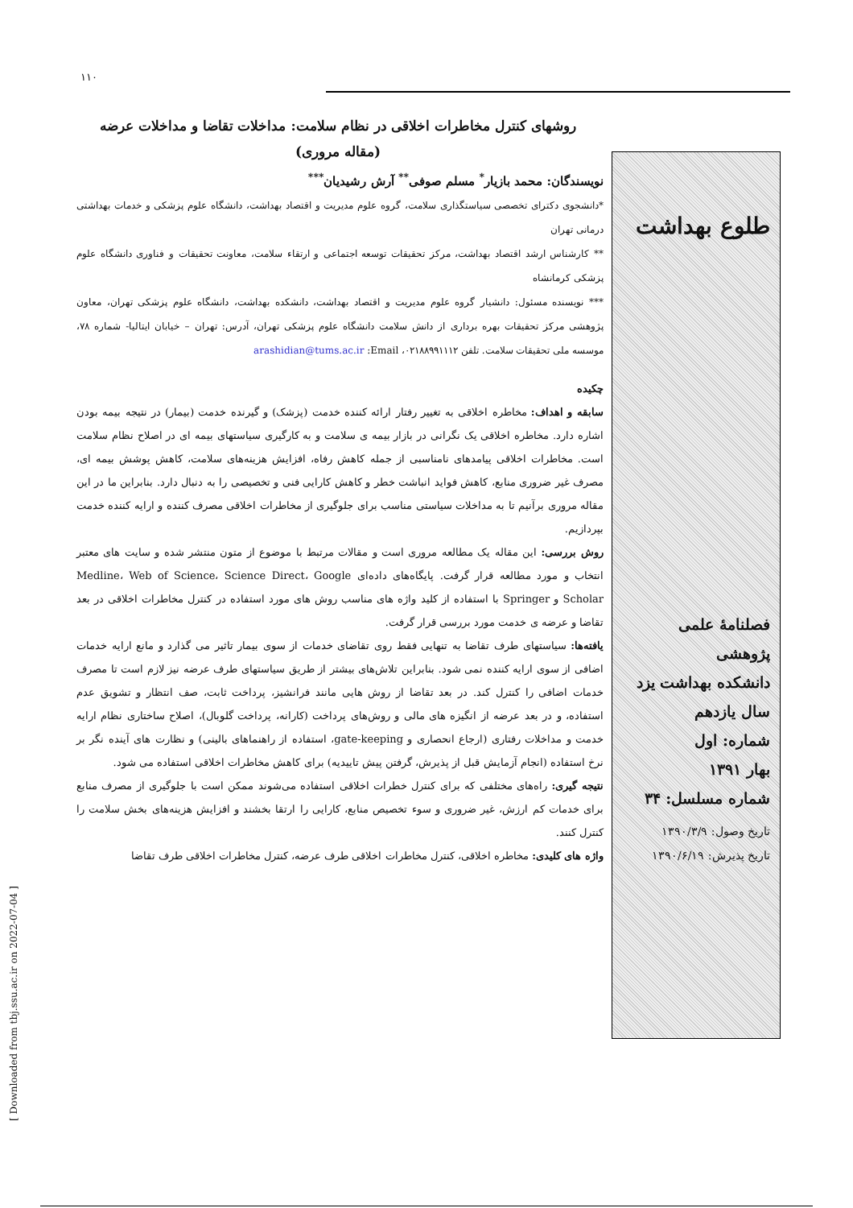۱۱۰
روشهای کنترل مخاطرات اخلاقی در نظام سلامت: مداخلات تقاضا و مداخلات عرضه
(مقاله مروری)
نویسندگان: محمد بازیار<sup>*</sup> مسلم صوفی<sup>**</sup> آرش رشیدیان<sup>***</sup>
*دانشجوی دکترای تخصصی سیاستگذاری سلامت، گروه علوم مدیریت و اقتصاد بهداشت، دانشگاه علوم پزشکی و خدمات بهداشتی درمانی تهران
** کارشناس ارشد اقتصاد بهداشت، مرکز تحقیقات توسعه اجتماعی و ارتقاء سلامت، معاونت تحقیقات و فناوری دانشگاه علوم پزشکی کرمانشاه
*** نویسنده مسئول: دانشیار گروه علوم مدیریت و اقتصاد بهداشت، دانشکده بهداشت، دانشگاه علوم پزشکی تهران، معاون پژوهشی مرکز تحقیقات بهره برداری از دانش سلامت دانشگاه علوم پزشکی تهران، آدرس: تهران – خیابان ایتالیا- شماره ۷۸، موسسه ملی تحقیقات سلامت. تلفن ۰۲۱۸۸۹۹۱۱۱۲، arashidian@tums.ac.ir :Email
چکیده
سابقه و اهداف: مخاطره اخلاقی به تغییر رفتار ارائه کننده خدمت (پزشک) و گیرنده خدمت (بیمار) در نتیجه بیمه بودن اشاره دارد. مخاطره اخلاقی یک نگرانی در بازار بیمه ی سلامت و به کارگیری سیاستهای بیمه ای در اصلاح نظام سلامت است. مخاطرات اخلاقی پیامدهای نامناسبی از جمله کاهش رفاه، افزایش هزینه‌های سلامت، کاهش پوشش بیمه ای، مصرف غیر ضروری منابع، کاهش فواید انباشت خطر و کاهش کارایی فنی و تخصیصی را به دنبال دارد. بنابراین ما در این مقاله مروری برآنیم تا به مداخلات سیاستی مناسب برای جلوگیری از مخاطرات اخلاقی مصرف کننده و ارایه کننده خدمت بپردازیم.
روش بررسی: این مقاله یک مطالعه مروری است و مقالات مرتبط با موضوع از متون منتشر شده و سایت های معتبر انتخاب و مورد مطالعه قرار گرفت. پایگاه‌های داده‌ای Medline، Web of Science، Science Direct، Google Scholar و Springer با استفاده از کلید واژه های مناسب روش های مورد استفاده در کنترل مخاطرات اخلاقی در بعد تقاضا و عرضه ی خدمت مورد بررسی قرار گرفت.
یافته‌ها: سیاستهای طرف تقاضا به تنهایی فقط روی تقاضای خدمات از سوی بیمار تاثیر می گذارد و مانع ارایه خدمات اضافی از سوی ارایه کننده نمی شود. بنابراین تلاش‌های بیشتر از طریق سیاستهای طرف عرضه نیز لازم است تا مصرف خدمات اضافی را کنترل کند. در بعد تقاضا از روش هایی مانند فرانشیز، پرداخت ثابت، صف انتظار و تشویق عدم استفاده، و در بعد عرضه از انگیزه های مالی و روش‌های پرداخت (کارانه، پرداخت گلوبال)، اصلاح ساختاری نظام ارایه خدمت و مداخلات رفتاری (ارجاع انحصاری و gate-keeping، استفاده از راهنماهای بالینی) و نظارت های آینده نگر بر نرخ استفاده (انجام آزمایش قبل از پذیرش، گرفتن پیش تاییدیه) برای کاهش مخاطرات اخلاقی استفاده می شود.
نتیجه گیری: راه‌های مختلفی که برای کنترل خطرات اخلاقی استفاده می‌شوند ممکن است با جلوگیری از مصرف منابع برای خدمات کم ارزش، غیر ضروری و سوء تخصیص منابع، کارایی را ارتقا بخشند و افزایش هزینه‌های بخش سلامت را کنترل کنند.
واژه های کلیدی: مخاطره اخلاقی، کنترل مخاطرات اخلاقی طرف عرضه، کنترل مخاطرات اخلاقی طرف تقاضا
طلوع بهداشت
فصلنامهٔ علمی پژوهشی
دانشکده بهداشت یزد
سال یازدهم
شماره: اول
بهار ۱۳۹۱
شماره مسلسل: ۳۴
تاریخ وصول: ۱۳۹۰/۳/۹
تاریخ پذیرش: ۱۳۹۰/۶/۱۹
[ Downloaded from tbj.ssu.ac.ir on 2022-07-04 ]